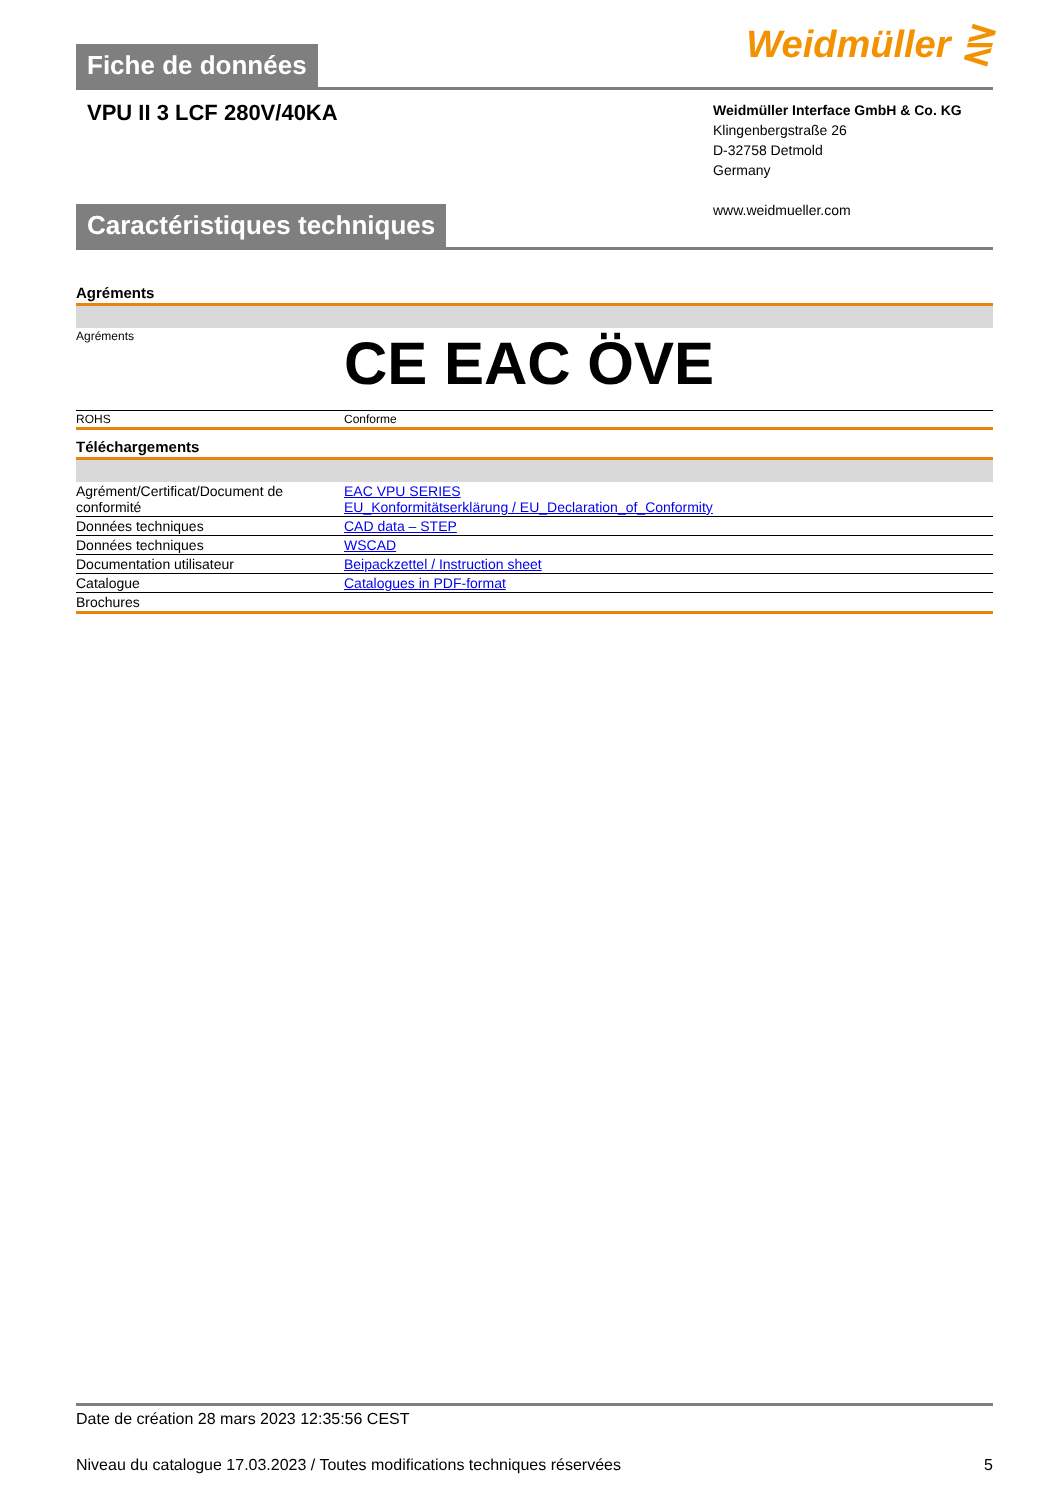Weidmüller ⋛
Fiche de données
VPU II 3 LCF 280V/40KA
Weidmüller Interface GmbH & Co. KG
Klingenbergstraße 26
D-32758 Detmold
Germany
www.weidmueller.com
Caractéristiques techniques
Agréments
| Agréments | CE EAC ÖVE |
| ROHS | Conforme |
Téléchargements
| Agrément/Certificat/Document de conformité | EAC VPU SERIES EU_Konformitätserklärung / EU_Declaration_of_Conformity |
| Données techniques | CAD data – STEP |
| Données techniques | WSCAD |
| Documentation utilisateur | Beipackzettel / Instruction sheet |
| Catalogue | Catalogues in PDF-format |
| Brochures | |
Date de création 28 mars 2023 12:35:56 CEST
Niveau du catalogue 17.03.2023 / Toutes modifications techniques réservées 5